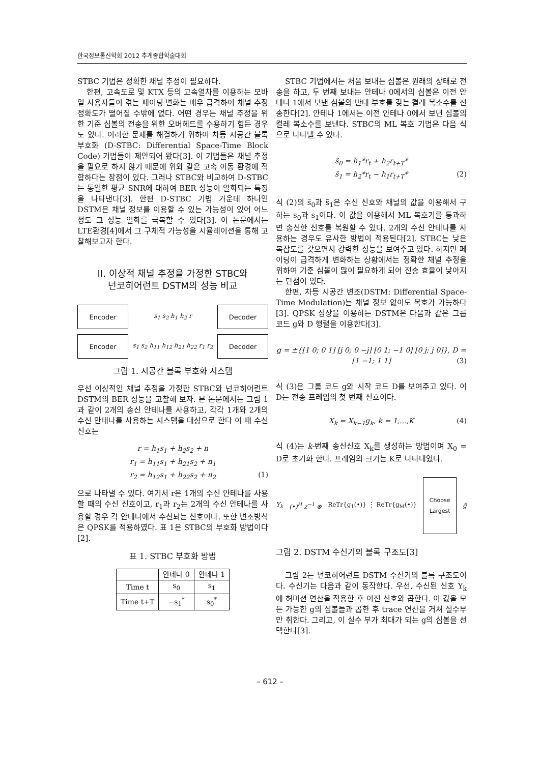한국정보통신학회 2012 추계종합학술대회
STBC 기법은 정확한 채널 추정이 필요하다.
한편, 고속도로 및 KTX 등의 고속열차를 이용하는 모바일 사용자들이 겪는 페이딩 변화는 매우 급격하여 채널 추정 정확도가 떨어질 수밖에 없다. 어떤 경우는 채널 추정을 위한 기준 심볼의 전송을 위한 오버헤드를 수용하기 힘든 경우도 있다. 이러한 문제를 해결하기 위하여 차등 시공간 블록 부호화 (D-STBC: Differential Space-Time Block Code) 기법들이 제안되어 왔다[3]. 이 기법들은 채널 추정을 필요로 하지 않기 때문에 위와 같은 고속 이동 환경에 적합하다는 장점이 있다. 그러나 STBC와 비교하여 D-STBC는 동일한 평균 SNR에 대하여 BER 성능이 열화되는 특징을 나타낸다[3]. 한편 D-STBC 기법 가운데 하나인 DSTM은 채널 정보를 이용할 수 있는 가능성이 있어 어느 정도 그 성능 열화를 극복할 수 있다[3]. 이 논문에서는 LTE환경[4]에서 그 구체적 가능성을 시뮬레이션을 통해 고찰해보고자 한다.
II. 이상적 채널 추정을 가정한 STBC와
넌코히어런트 DSTM의 성능 비교
Encoder
s<sub>1</sub> s<sub>2</sub> h<sub>1</sub> h<sub>2</sub> r
Decoder
Encoder
s<sub>1</sub> s<sub>2</sub> h<sub>11</sub> h<sub>12</sub> h<sub>21</sub> h<sub>22</sub> r<sub>1</sub> r<sub>2</sub>
Decoder
그림 1. 시공간 블록 부호화 시스템
우선 이상적인 채널 추정을 가정한 STBC와 넌코히어런트 DSTM의 BER 성능을 고찰해 보자. 본 논문에서는 그림 1과 같이 2개의 송신 안테나를 사용하고, 각각 1개와 2개의 수신 안테나를 사용하는 시스템을 대상으로 한다 이 때 수신 신호는
r = h<sub>1</sub>s<sub>1</sub> + h<sub>2</sub>s<sub>2</sub> + n
r<sub>1</sub> = h<sub>11</sub>s<sub>1</sub> + h<sub>21</sub>s<sub>2</sub> + n<sub>1</sub>
r<sub>2</sub> = h<sub>12</sub>s<sub>1</sub> + h<sub>22</sub>s<sub>2</sub> + n<sub>2</sub> (1)
으로 나타낼 수 있다. 여기서 r은 1개의 수신 안테나를 사용할 때의 수신 신호이고, r<sub>1</sub>과 r<sub>2</sub>는 2개의 수신 안테나를 사용할 경우 각 안테나에서 수신되는 신호이다. 또한 변조방식은 QPSK를 적용하였다. 표 1은 STBC의 부호화 방법이다[2].
표 1. STBC 부호화 방법
| | 안테나 0 | 안테나 1 |
| --- | --- | --- |
| Time t | s<sub>0</sub> | s<sub>1</sub> |
| Time t+T | −s<sub>1</sub><sup>*</sup> | s<sub>0</sub><sup>*</sup> |
STBC 기법에서는 처음 보내는 심볼은 원래의 상태로 전송을 하고, 두 번째 보내는 안테나 0에서의 심볼은 이전 안테나 1에서 보낸 심볼의 반대 부호를 갖는 켤레 복소수를 전송한다[2]. 안테나 1에서는 이전 안테나 0에서 보낸 심볼의 켤레 복소수를 보낸다. STBC의 ML 복호 기법은 다음 식으로 나타낼 수 있다.
s̃<sub>0</sub> = h<sub>1</sub>*r<sub>t</sub> + h<sub>2</sub>r<sub>t+T</sub>*
s̃<sub>1</sub> = h<sub>2</sub>*r<sub>t</sub> − h<sub>1</sub>r<sub>t+T</sub>* (2)
식 (2)의 s̃<sub>0</sub>과 s̃<sub>1</sub>은 수신 신호와 채널의 값을 이용해서 구하는 s<sub>0</sub>과 s<sub>1</sub>이다. 이 값을 이용해서 ML 복호기를 통과하면 송신한 신호를 복원할 수 있다. 2개의 수신 안테나를 사용하는 경우도 유사한 방법이 적용된다[2]. STBC는 낮은 복잡도를 갖으면서 강력한 성능을 보여주고 있다. 하지만 페이딩이 급격하게 변화하는 상황에서는 정확한 채널 추정을 위하여 기준 심볼이 많이 필요하게 되어 전송 효율이 낮아지는 단점이 있다.
한편, 차등 시공간 변조(DSTM: Differential Space-Time Modulation)는 채널 정보 없이도 복호가 가능하다[3]. QPSK 성상을 이용하는 DSTM은 다음과 같은 그룹 코드 g와 D 행렬을 이용한다[3].
g = ±{[1 0; 0 1] [j 0; 0 −j] [0 1; −1 0] [0 j; j 0]}, D = [1 −1; 1 1] (3)
식 (3)은 그룹 코드 g와 시작 코드 D를 보여주고 있다. 이 D는 전송 프레임의 첫 번째 신호이다.
X<sub>k</sub> = X<sub>k−1</sub>g<sub>k</sub>, k = 1,...,K (4)
식 (4)는 k-번째 송신신호 X<sub>k</sub>를 생성하는 방법이며 X<sub>0</sub> = D로 초기화 한다. 프레임의 크기는 K로 나타내었다.
Y<sub>k</sub> (•)<sup>H</sup> z<sup>−1</sup> ⊗ ReTr{g<sub>1</sub>(•)} ⋮ ReTr{g<sub>M</sub>(•)}
Choose Largest
g̃
그림 2. DSTM 수신기의 블록 구조도[3]
그림 2는 넌코히어런트 DSTM 수신기의 블록 구조도이다. 수신기는 다음과 같이 동작한다. 우선, 수신된 신호 Y<sub>k</sub>에 허미션 연산을 적용한 후 이전 신호와 곱한다. 이 값을 모든 가능한 g의 심볼들과 곱한 후 trace 연산을 거쳐 실수부만 취한다. 그리고, 이 실수 부가 최대가 되는 g의 심볼을 선택한다[3].
– 612 –